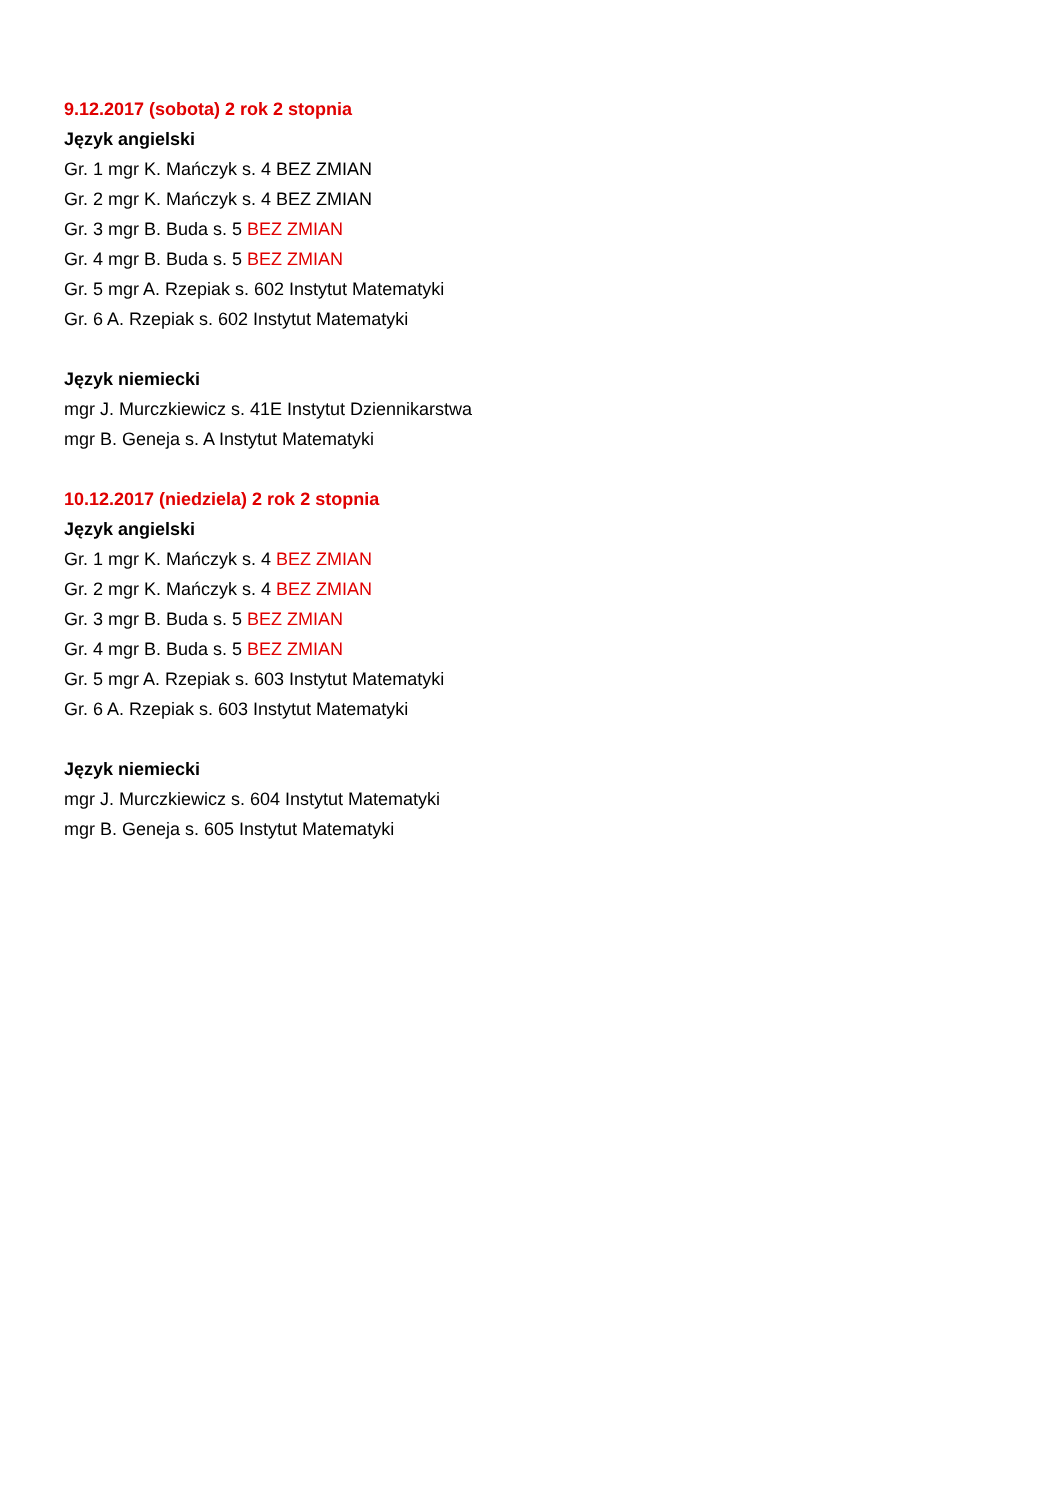9.12.2017 (sobota) 2 rok 2 stopnia
Język angielski
Gr. 1 mgr K. Mańczyk s. 4 BEZ ZMIAN
Gr. 2 mgr K. Mańczyk s. 4 BEZ ZMIAN
Gr. 3 mgr B. Buda s. 5 BEZ ZMIAN
Gr. 4 mgr B. Buda s. 5 BEZ ZMIAN
Gr. 5 mgr A. Rzepiak s. 602 Instytut Matematyki
Gr. 6 A. Rzepiak s. 602 Instytut Matematyki
Język niemiecki
mgr J. Murczkiewicz s. 41E Instytut Dziennikarstwa
mgr B. Geneja s. A Instytut Matematyki
10.12.2017 (niedziela) 2 rok 2 stopnia
Język angielski
Gr. 1 mgr K. Mańczyk s. 4 BEZ ZMIAN
Gr. 2 mgr K. Mańczyk s. 4 BEZ ZMIAN
Gr. 3 mgr B. Buda s. 5 BEZ ZMIAN
Gr. 4 mgr B. Buda s. 5 BEZ ZMIAN
Gr. 5 mgr A. Rzepiak s. 603 Instytut Matematyki
Gr. 6 A. Rzepiak s. 603 Instytut Matematyki
Język niemiecki
mgr J. Murczkiewicz s. 604 Instytut Matematyki
mgr B. Geneja s. 605 Instytut Matematyki